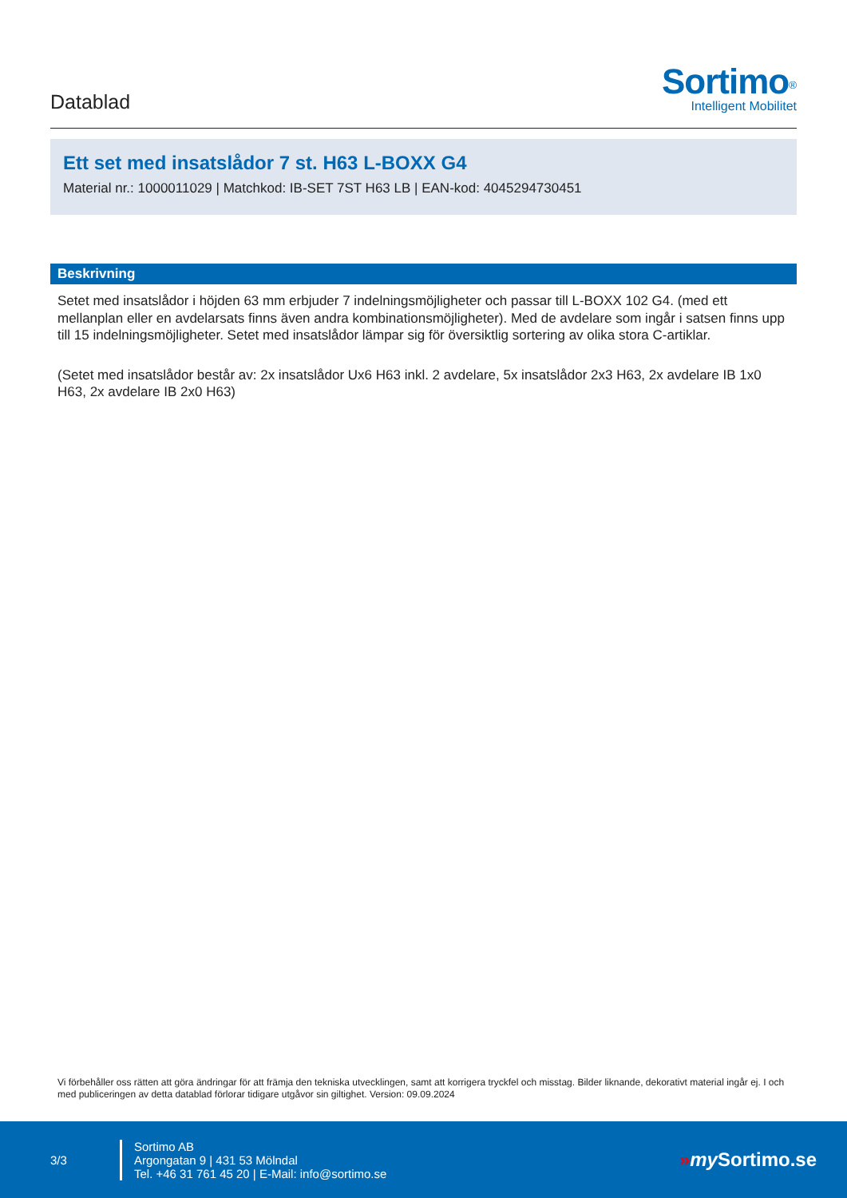Datablad
Sortimo<sup>®</sup>
Intelligent Mobilitet
Ett set med insatslådor 7 st. H63 L-BOXX G4
Material nr.: 1000011029 | Matchkod: IB-SET 7ST H63 LB | EAN-kod: 4045294730451
Beskrivning
Setet med insatslådor i höjden 63 mm erbjuder 7 indelningsmöjligheter och passar till L-BOXX 102 G4. (med ett mellanplan eller en avdelarsats finns även andra kombinationsmöjligheter). Med de avdelare som ingår i satsen finns upp till 15 indelningsmöjligheter. Setet med insatslådor lämpar sig för översiktlig sortering av olika stora C-artiklar.
(Setet med insatslådor består av: 2x insatslådor Ux6 H63 inkl. 2 avdelare, 5x insatslådor 2x3 H63, 2x avdelare IB 1x0 H63, 2x avdelare IB 2x0 H63)
Vi förbehåller oss rätten att göra ändringar för att främja den tekniska utvecklingen, samt att korrigera tryckfel och misstag. Bilder liknande, dekorativt material ingår ej. I och med publiceringen av detta datablad förlorar tidigare utgåvor sin giltighet. Version: 09.09.2024
3/3
Sortimo AB
Argongatan 9 | 431 53 Mölndal
Tel. +46 31 761 45 20 | E-Mail: info@sortimo.se
»my Sortimo.se